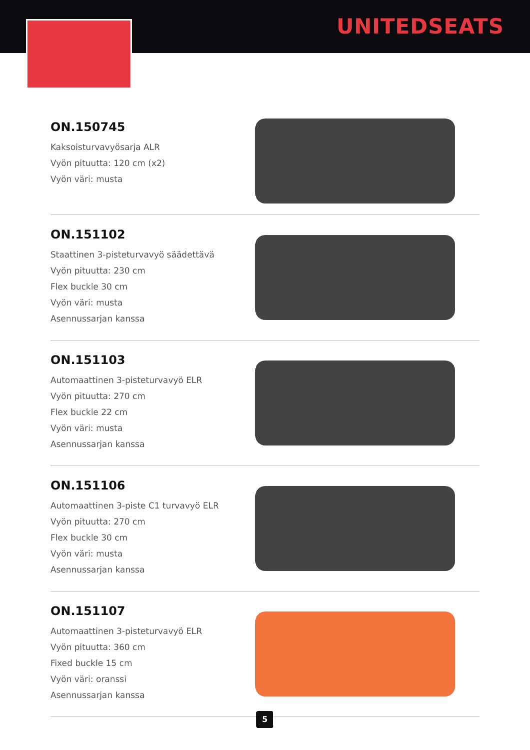UNITEDSEATS
ON.150745
Kaksoisturvavyösarja ALR
Vyön pituutta: 120 cm (x2)
Vyön väri: musta
ON.151102
Staattinen 3-pisteturvavyö säädettävä
Vyön pituutta: 230 cm
Flex buckle 30 cm
Vyön väri: musta
Asennussarjan kanssa
ON.151103
Automaattinen 3-pisteturvavyö ELR
Vyön pituutta: 270 cm
Flex buckle 22 cm
Vyön väri: musta
Asennussarjan kanssa
ON.151106
Automaattinen 3-piste C1 turvavyö ELR
Vyön pituutta: 270 cm
Flex buckle 30 cm
Vyön väri: musta
Asennussarjan kanssa
ON.151107
Automaattinen 3-pisteturvavyö ELR
Vyön pituutta: 360 cm
Fixed buckle 15 cm
Vyön väri: oranssi
Asennussarjan kanssa
5